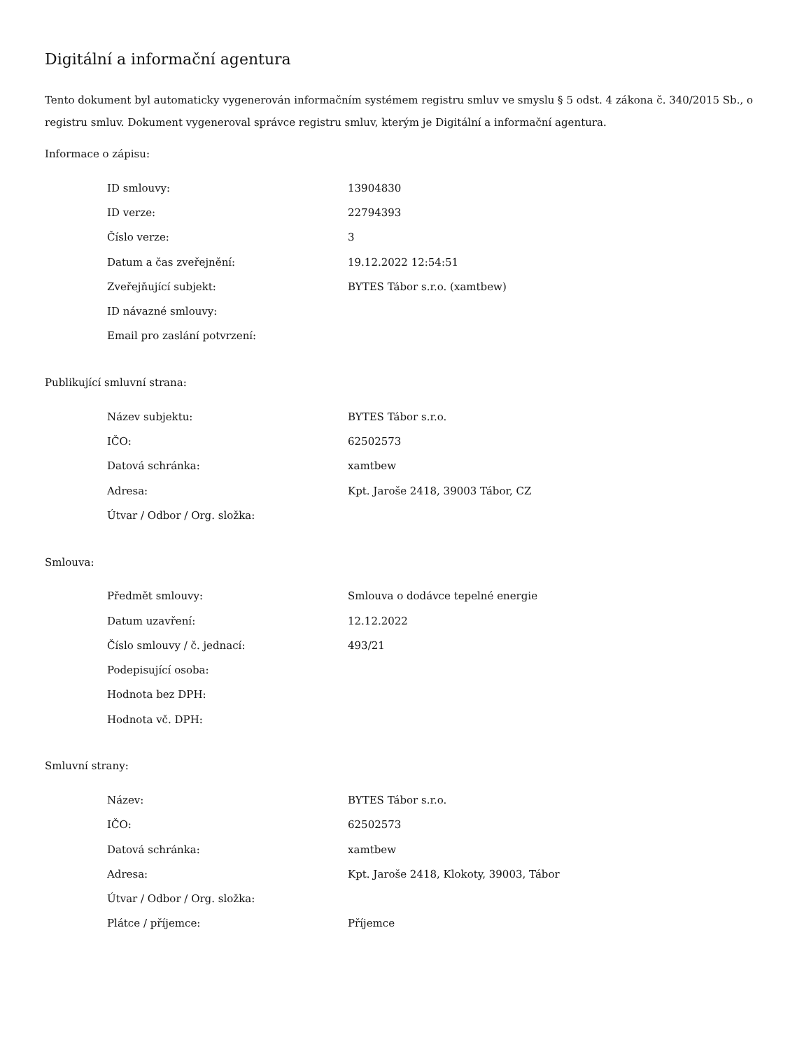Digitální a informační agentura
Tento dokument byl automaticky vygenerován informačním systémem registru smluv ve smyslu § 5 odst. 4 zákona č. 340/2015 Sb., o registru smluv. Dokument vygeneroval správce registru smluv, kterým je Digitální a informační agentura.
Informace o zápisu:
| ID smlouvy: | 13904830 |
| ID verze: | 22794393 |
| Číslo verze: | 3 |
| Datum a čas zveřejnění: | 19.12.2022 12:54:51 |
| Zveřejňující subjekt: | BYTES Tábor s.r.o. (xamtbew) |
| ID návazné smlouvy: | |
| Email pro zaslání potvrzení: | |
Publikující smluvní strana:
| Název subjektu: | BYTES Tábor s.r.o. |
| IČO: | 62502573 |
| Datová schránka: | xamtbew |
| Adresa: | Kpt. Jaroše 2418, 39003 Tábor, CZ |
| Útvar / Odbor / Org. složka: | |
Smlouva:
| Předmět smlouvy: | Smlouva o dodávce tepelné energie |
| Datum uzavření: | 12.12.2022 |
| Číslo smlouvy / č. jednací: | 493/21 |
| Podepisující osoba: | |
| Hodnota bez DPH: | |
| Hodnota vč. DPH: | |
Smluvní strany:
| Název: | BYTES Tábor s.r.o. |
| IČO: | 62502573 |
| Datová schránka: | xamtbew |
| Adresa: | Kpt. Jaroše 2418, Klokoty, 39003, Tábor |
| Útvar / Odbor / Org. složka: | |
| Plátce / příjemce: | Příjemce |